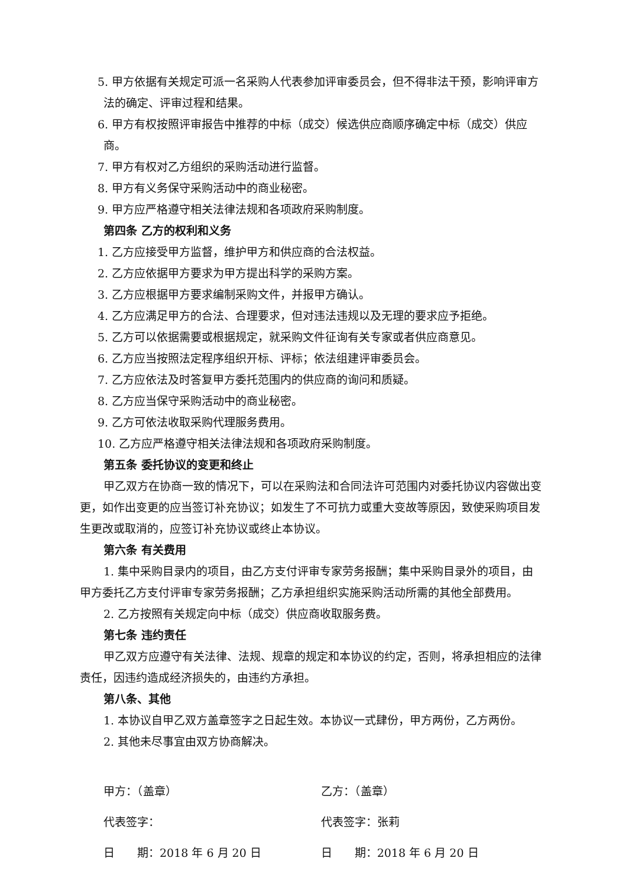5. 甲方依据有关规定可派一名采购人代表参加评审委员会，但不得非法干预，影响评审方法的确定、评审过程和结果。
6. 甲方有权按照评审报告中推荐的中标（成交）候选供应商顺序确定中标（成交）供应商。
7. 甲方有权对乙方组织的采购活动进行监督。
8. 甲方有义务保守采购活动中的商业秘密。
9. 甲方应严格遵守相关法律法规和各项政府采购制度。
第四条 乙方的权利和义务
1. 乙方应接受甲方监督，维护甲方和供应商的合法权益。
2. 乙方应依据甲方要求为甲方提出科学的采购方案。
3. 乙方应根据甲方要求编制采购文件，并报甲方确认。
4. 乙方应满足甲方的合法、合理要求，但对违法违规以及无理的要求应予拒绝。
5. 乙方可以依据需要或根据规定，就采购文件征询有关专家或者供应商意见。
6. 乙方应当按照法定程序组织开标、评标；依法组建评审委员会。
7. 乙方应依法及时答复甲方委托范围内的供应商的询问和质疑。
8. 乙方应当保守采购活动中的商业秘密。
9. 乙方可依法收取采购代理服务费用。
10. 乙方应严格遵守相关法律法规和各项政府采购制度。
第五条 委托协议的变更和终止
甲乙双方在协商一致的情况下，可以在采购法和合同法许可范围内对委托协议内容做出变更，如作出变更的应当签订补充协议；如发生了不可抗力或重大变故等原因，致使采购项目发生更改或取消的，应签订补充协议或终止本协议。
第六条 有关费用
1. 集中采购目录内的项目，由乙方支付评审专家劳务报酬；集中采购目录外的项目，由甲方委托乙方支付评审专家劳务报酬；乙方承担组织实施采购活动所需的其他全部费用。
2. 乙方按照有关规定向中标（成交）供应商收取服务费。
第七条 违约责任
甲乙双方应遵守有关法律、法规、规章的规定和本协议的约定，否则，将承担相应的法律责任，因违约造成经济损失的，由违约方承担。
第八条、其他
1. 本协议自甲乙双方盖章签字之日起生效。本协议一式肆份，甲方两份，乙方两份。
2. 其他未尽事宜由双方协商解决。
甲方：（盖章）
代表签字：
日　　期：2018 年 6 月 20 日
乙方：（盖章）
代表签字：张莉
日　　期：2018 年 6 月 20 日